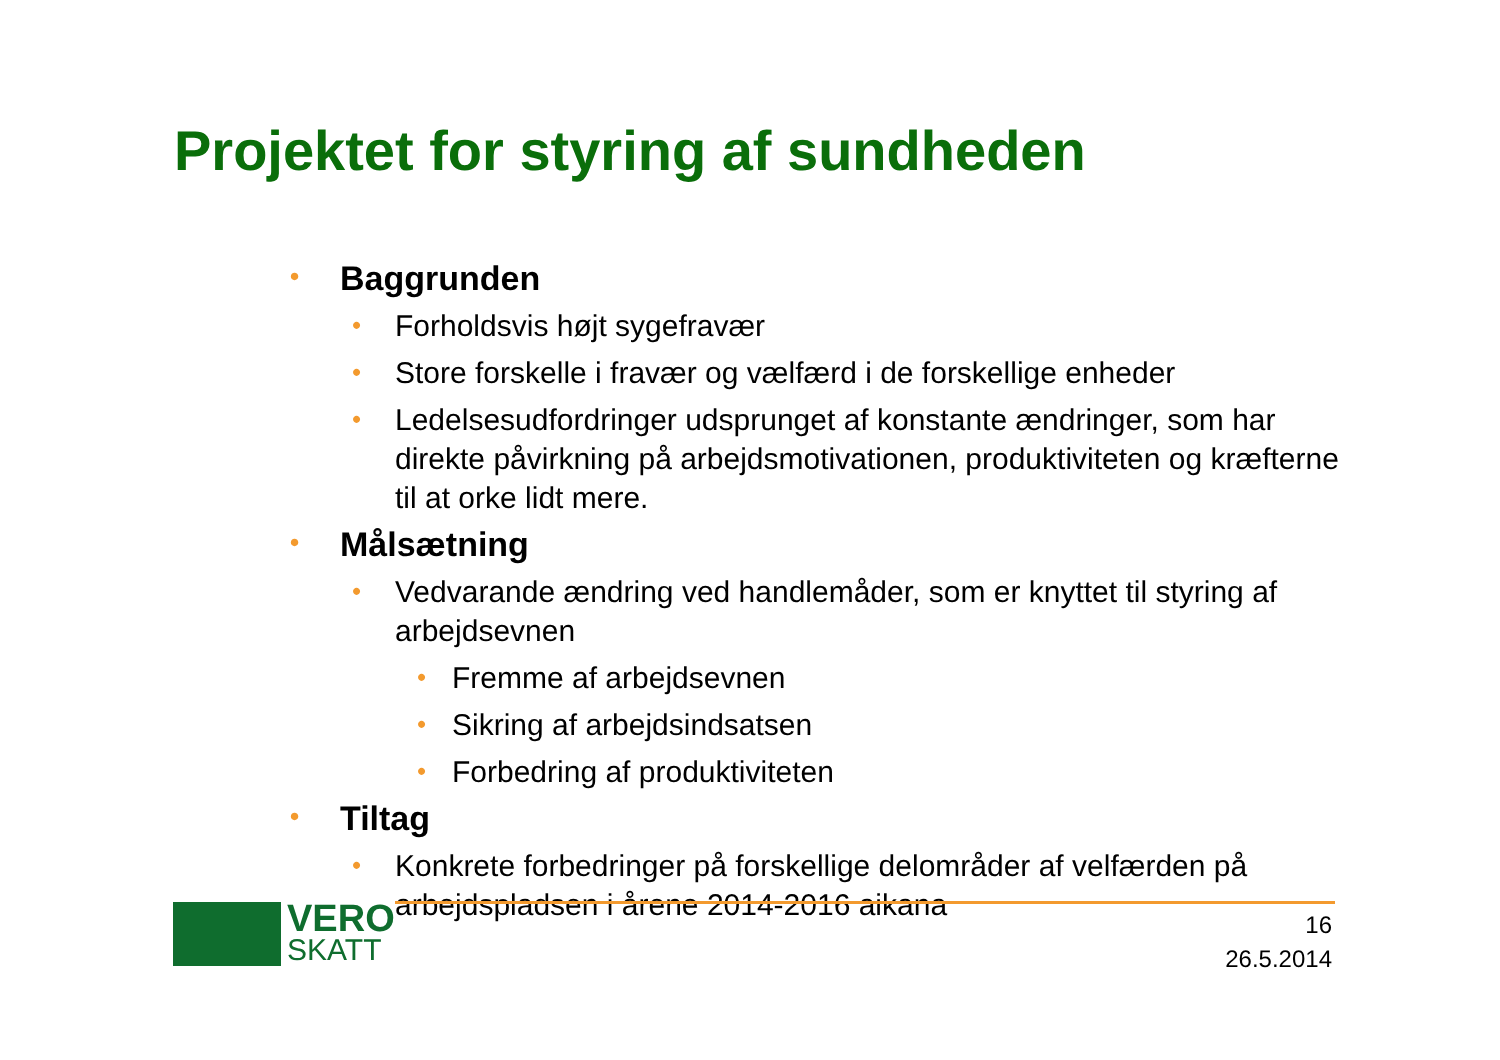Projektet for styring af sundheden
• Baggrunden
• Forholdsvis højt sygefravær
• Store forskelle i fravær og vælfærd i de forskellige enheder
• Ledelsesudfordringer udsprunget af konstante ændringer, som har direkte påvirkning på arbejdsmotivationen, produktiviteten og kræfterne til at orke lidt mere.
• Målsætning
• Vedvarande ændring ved handlemåder, som er knyttet til styring af arbejdsevnen
• Fremme af arbejdsevnen
• Sikring af arbejdsindsatsen
• Forbedring af produktiviteten
• Tiltag
• Konkrete forbedringer på forskellige delområder af velfærden på arbejdspladsen i årene 2014-2016 aikana
VERO
SKATT
16
26.5.2014